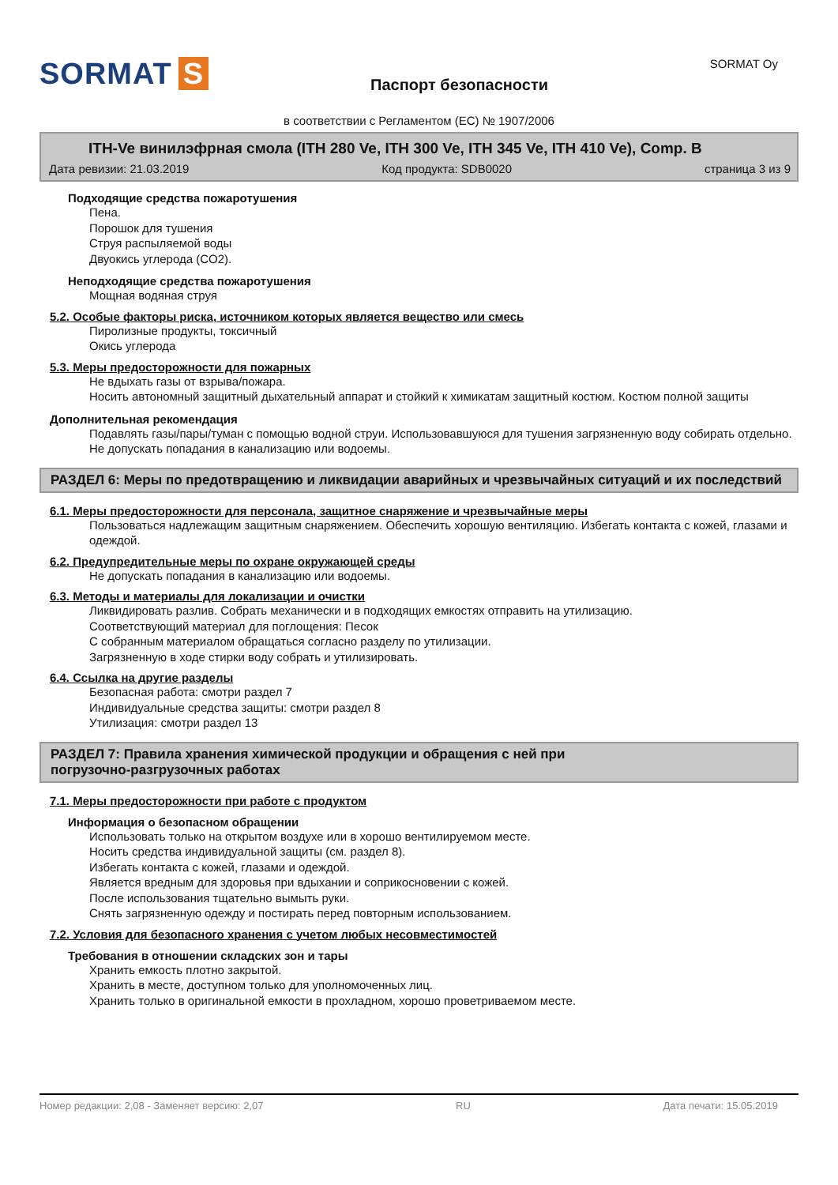SORMAT S
Паспорт безопасности
SORMAT Oy
в соответствии с Регламентом (ЕС) № 1907/2006
ITH-Ve винилэфрная смола (ITH 280 Ve, ITH 300 Ve, ITH 345 Ve, ITH 410 Ve), Comp. B
Дата ревизии: 21.03.2019 Код продукта: SDB0020 страница 3 из 9
Подходящие средства пожаротушения
Пена.
Порошок для тушения
Струя распыляемой воды
Двуокись углерода (CO2).
Неподходящие средства пожаротушения
Мощная водяная струя
5.2. Особые факторы риска, источником которых является вещество или смесь
Пиролизные продукты, токсичный
Окись углерода
5.3. Меры предосторожности для пожарных
Не вдыхать газы от взрыва/пожара.
Носить автономный защитный дыхательный аппарат и стойкий к химикатам защитный костюм. Костюм полной защиты
Дополнительная рекомендация
Подавлять газы/пары/туман с помощью водной струи. Использовавшуюся для тушения загрязненную воду собирать отдельно. Не допускать попадания в канализацию или водоемы.
РАЗДЕЛ 6: Меры по предотвращению и ликвидации аварийных и чрезвычайных ситуаций и их последствий
6.1. Меры предосторожности для персонала, защитное снаряжение и чрезвычайные меры
Пользоваться надлежащим защитным снаряжением. Обеспечить хорошую вентиляцию. Избегать контакта с кожей, глазами и одеждой.
6.2. Предупредительные меры по охране окружающей среды
Не допускать попадания в канализацию или водоемы.
6.3. Методы и материалы для локализации и очистки
Ликвидировать разлив. Собрать механически и в подходящих емкостях отправить на утилизацию.
Соответствующий материал для поглощения: Песок
С собранным материалом обращаться согласно разделу по утилизации.
Загрязненную в ходе стирки воду собрать и утилизировать.
6.4. Ссылка на другие разделы
Безопасная работа: смотри раздел 7
Индивидуальные средства защиты: смотри раздел 8
Утилизация: смотри раздел 13
РАЗДЕЛ 7: Правила хранения химической продукции и обращения с ней при
погрузочно-разгрузочных работах
7.1. Меры предосторожности при работе с продуктом
Информация о безопасном обращении
Использовать только на открытом воздухе или в хорошо вентилируемом месте.
Носить средства индивидуальной защиты (см. раздел 8).
Избегать контакта с кожей, глазами и одеждой.
Является вредным для здоровья при вдыхании и соприкосновении с кожей.
После использования тщательно вымыть руки.
Снять загрязненную одежду и постирать перед повторным использованием.
7.2. Условия для безопасного хранения с учетом любых несовместимостей
Требования в отношении складских зон и тары
Хранить емкость плотно закрытой.
Хранить в месте, доступном только для уполномоченных лиц.
Хранить только в оригинальной емкости в прохладном, хорошо проветриваемом месте.
Номер редакции: 2,08 - Заменяет версию: 2,07 RU Дата печати: 15.05.2019